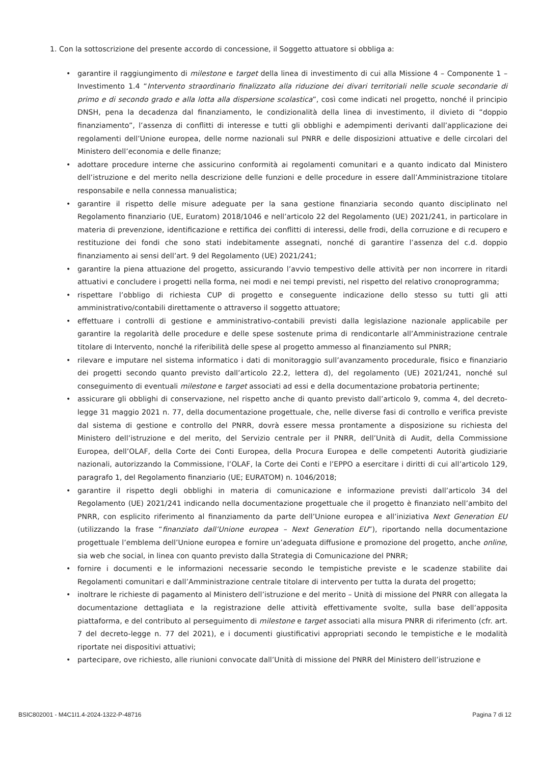1. Con la sottoscrizione del presente accordo di concessione, il Soggetto attuatore si obbliga a:
• garantire il raggiungimento di milestone e target della linea di investimento di cui alla Missione 4 – Componente 1 – Investimento 1.4 “Intervento straordinario finalizzato alla riduzione dei divari territoriali nelle scuole secondarie di primo e di secondo grado e alla lotta alla dispersione scolastica”, così come indicati nel progetto, nonché il principio DNSH, pena la decadenza dal finanziamento, le condizionalità della linea di investimento, il divieto di “doppio finanziamento”, l’assenza di conflitti di interesse e tutti gli obblighi e adempimenti derivanti dall’applicazione dei regolamenti dell’Unione europea, delle norme nazionali sul PNRR e delle disposizioni attuative e delle circolari del Ministero dell’economia e delle finanze;
• adottare procedure interne che assicurino conformità ai regolamenti comunitari e a quanto indicato dal Ministero dell’istruzione e del merito nella descrizione delle funzioni e delle procedure in essere dall’Amministrazione titolare responsabile e nella connessa manualistica;
• garantire il rispetto delle misure adeguate per la sana gestione finanziaria secondo quanto disciplinato nel Regolamento finanziario (UE, Euratom) 2018/1046 e nell’articolo 22 del Regolamento (UE) 2021/241, in particolare in materia di prevenzione, identificazione e rettifica dei conflitti di interessi, delle frodi, della corruzione e di recupero e restituzione dei fondi che sono stati indebitamente assegnati, nonché di garantire l’assenza del c.d. doppio finanziamento ai sensi dell’art. 9 del Regolamento (UE) 2021/241;
• garantire la piena attuazione del progetto, assicurando l’avvio tempestivo delle attività per non incorrere in ritardi attuativi e concludere i progetti nella forma, nei modi e nei tempi previsti, nel rispetto del relativo cronoprogramma;
• rispettare l’obbligo di richiesta CUP di progetto e conseguente indicazione dello stesso su tutti gli atti amministrativo/contabili direttamente o attraverso il soggetto attuatore;
• effettuare i controlli di gestione e amministrativo-contabili previsti dalla legislazione nazionale applicabile per garantire la regolarità delle procedure e delle spese sostenute prima di rendicontarle all’Amministrazione centrale titolare di Intervento, nonché la riferibilità delle spese al progetto ammesso al finanziamento sul PNRR;
• rilevare e imputare nel sistema informatico i dati di monitoraggio sull’avanzamento procedurale, fisico e finanziario dei progetti secondo quanto previsto dall’articolo 22.2, lettera d), del regolamento (UE) 2021/241, nonché sul conseguimento di eventuali milestone e target associati ad essi e della documentazione probatoria pertinente;
• assicurare gli obblighi di conservazione, nel rispetto anche di quanto previsto dall’articolo 9, comma 4, del decreto-legge 31 maggio 2021 n. 77, della documentazione progettuale, che, nelle diverse fasi di controllo e verifica previste dal sistema di gestione e controllo del PNRR, dovrà essere messa prontamente a disposizione su richiesta del Ministero dell’istruzione e del merito, del Servizio centrale per il PNRR, dell’Unità di Audit, della Commissione Europea, dell’OLAF, della Corte dei Conti Europea, della Procura Europea e delle competenti Autorità giudiziarie nazionali, autorizzando la Commissione, l’OLAF, la Corte dei Conti e l’EPPO a esercitare i diritti di cui all’articolo 129, paragrafo 1, del Regolamento finanziario (UE; EURATOM) n. 1046/2018;
• garantire il rispetto degli obblighi in materia di comunicazione e informazione previsti dall’articolo 34 del Regolamento (UE) 2021/241 indicando nella documentazione progettuale che il progetto è finanziato nell’ambito del PNRR, con esplicito riferimento al finanziamento da parte dell’Unione europea e all’iniziativa Next Generation EU (utilizzando la frase “finanziato dall’Unione europea – Next Generation EU”), riportando nella documentazione progettuale l’emblema dell’Unione europea e fornire un’adeguata diffusione e promozione del progetto, anche online, sia web che social, in linea con quanto previsto dalla Strategia di Comunicazione del PNRR;
• fornire i documenti e le informazioni necessarie secondo le tempistiche previste e le scadenze stabilite dai Regolamenti comunitari e dall’Amministrazione centrale titolare di intervento per tutta la durata del progetto;
• inoltrare le richieste di pagamento al Ministero dell’istruzione e del merito – Unità di missione del PNRR con allegata la documentazione dettagliata e la registrazione delle attività effettivamente svolte, sulla base dell’apposita piattaforma, e del contributo al perseguimento di milestone e target associati alla misura PNRR di riferimento (cfr. art. 7 del decreto-legge n. 77 del 2021), e i documenti giustificativi appropriati secondo le tempistiche e le modalità riportate nei dispositivi attuativi;
• partecipare, ove richiesto, alle riunioni convocate dall’Unità di missione del PNRR del Ministero dell’istruzione e
BSIC802001 - M4C1I1.4-2024-1322-P-48716 Pagina 7 di 12